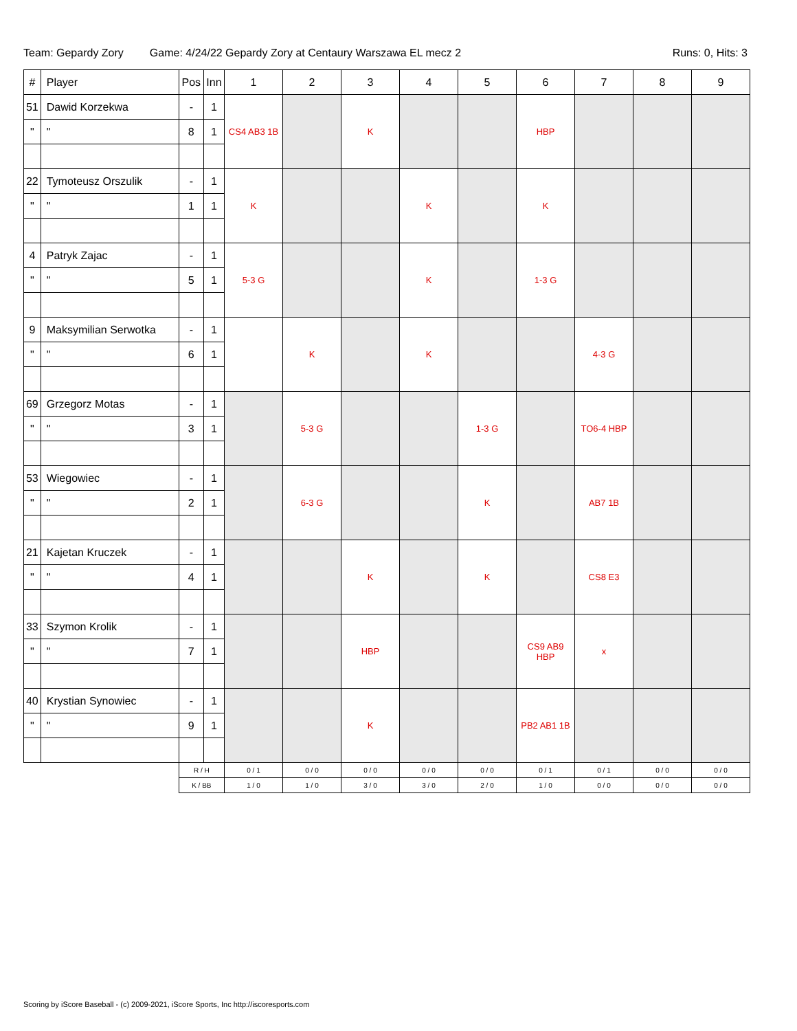Team: Gepardy Zory Game: 4/24/22 Gepardy Zory at Centaury Warszawa EL mecz 2 Runs: 0, Hits: 3
| # | Player | Pos | Inn | 1 | 2 | 3 | 4 | 5 | 6 | 7 | 8 | 9 |
| --- | --- | --- | --- | --- | --- | --- | --- | --- | --- | --- | --- | --- |
| 51 | Dawid Korzekwa | - | 1 | CS4 AB3 1B | | K | | | HBP | | | |
| " | " | 8 | 1 | | | | | | | | | |
| 22 | Tymoteusz Orszulik | - | 1 | K | | | K | | K | | | |
| " | " | 1 | 1 | | | | | | | | | |
| 4 | Patryk Zajac | - | 1 | 5-3 G | | | K | | 1-3 G | | | |
| " | " | 5 | 1 | | | | | | | | | |
| 9 | Maksymilian Serwotka | - | 1 | | K | | K | | | 4-3 G | | |
| " | " | 6 | 1 | | | | | | | | | |
| 69 | Grzegorz Motas | - | 1 | | 5-3 G | | | 1-3 G | | TO6-4 HBP | | |
| " | " | 3 | 1 | | | | | | | | | |
| 53 | Wiegowiec | - | 1 | | 6-3 G | | | K | | AB7 1B | | |
| " | " | 2 | 1 | | | | | | | | | |
| 21 | Kajetan Kruczek | - | 1 | | | K | | K | | CS8 E3 | | |
| " | " | 4 | 1 | | | | | | | | | |
| 33 | Szymon Krolik | - | 1 | | | HBP | | | CS9 AB9 HBP | x | | |
| " | " | 7 | 1 | | | | | | | | | |
| 40 | Krystian Synowiec | - | 1 | | | K | | | PB2 AB1 1B | | | |
| " | " | 9 | 1 | | | | | | | | | |
| | | R / H | | 0 / 1 | 0 / 0 | 0 / 0 | 0 / 0 | 0 / 0 | 0 / 1 | 0 / 1 | 0 / 0 | 0 / 0 |
| | | K / BB | | 1 / 0 | 1 / 0 | 3 / 0 | 3 / 0 | 2 / 0 | 1 / 0 | 0 / 0 | 0 / 0 | 0 / 0 |
Scoring by iScore Baseball - (c) 2009-2021, iScore Sports, Inc http://iscoresports.com